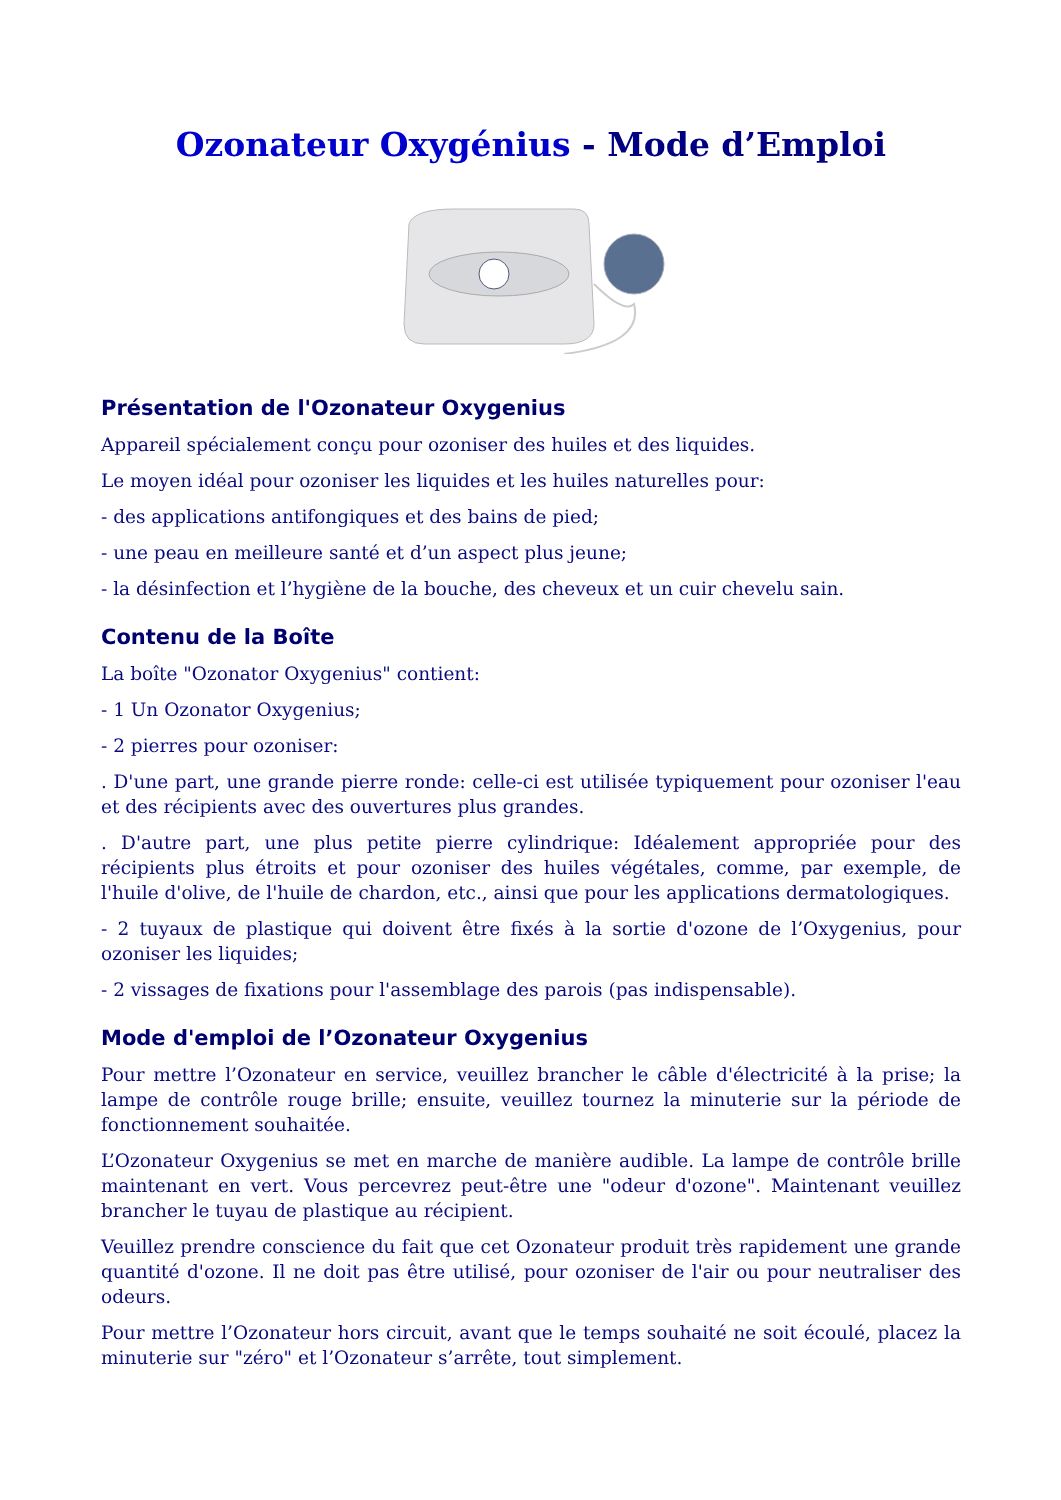Ozonateur Oxygénius - Mode d’Emploi
Présentation de l'Ozonateur Oxygenius
Appareil spécialement conçu pour ozoniser des huiles et des liquides.
Le moyen idéal pour ozoniser les liquides et les huiles naturelles pour:
- des applications antifongiques et des bains de pied;
- une peau en meilleure santé et d’un aspect plus jeune;
- la désinfection et l’hygiène de la bouche, des cheveux et un cuir chevelu sain.
Contenu de la Boîte
La boîte "Ozonator Oxygenius" contient:
- 1 Un Ozonator Oxygenius;
- 2 pierres pour ozoniser:
. D'une part, une grande pierre ronde: celle-ci est utilisée typiquement pour ozoniser l'eau et des récipients avec des ouvertures plus grandes.
. D'autre part, une plus petite pierre cylindrique: Idéalement appropriée pour des récipients plus étroits et pour ozoniser des huiles végétales, comme, par exemple, de l'huile d'olive, de l'huile de chardon, etc., ainsi que pour les applications dermatologiques.
- 2 tuyaux de plastique qui doivent être fixés à la sortie d'ozone de l’Oxygenius, pour ozoniser les liquides;
- 2 vissages de fixations pour l'assemblage des parois (pas indispensable).
Mode d'emploi de l’Ozonateur Oxygenius
Pour mettre l’Ozonateur en service, veuillez brancher le câble d'électricité à la prise; la lampe de contrôle rouge brille; ensuite, veuillez tournez la minuterie sur la période de fonctionnement souhaitée.
L’Ozonateur Oxygenius se met en marche de manière audible. La lampe de contrôle brille maintenant en vert. Vous percevrez peut-être une "odeur d'ozone". Maintenant veuillez brancher le tuyau de plastique au récipient.
Veuillez prendre conscience du fait que cet Ozonateur produit très rapidement une grande quantité d'ozone. Il ne doit pas être utilisé, pour ozoniser de l'air ou pour neutraliser des odeurs.
Pour mettre l’Ozonateur hors circuit, avant que le temps souhaité ne soit écoulé, placez la minuterie sur "zéro" et l’Ozonateur s’arrête, tout simplement.